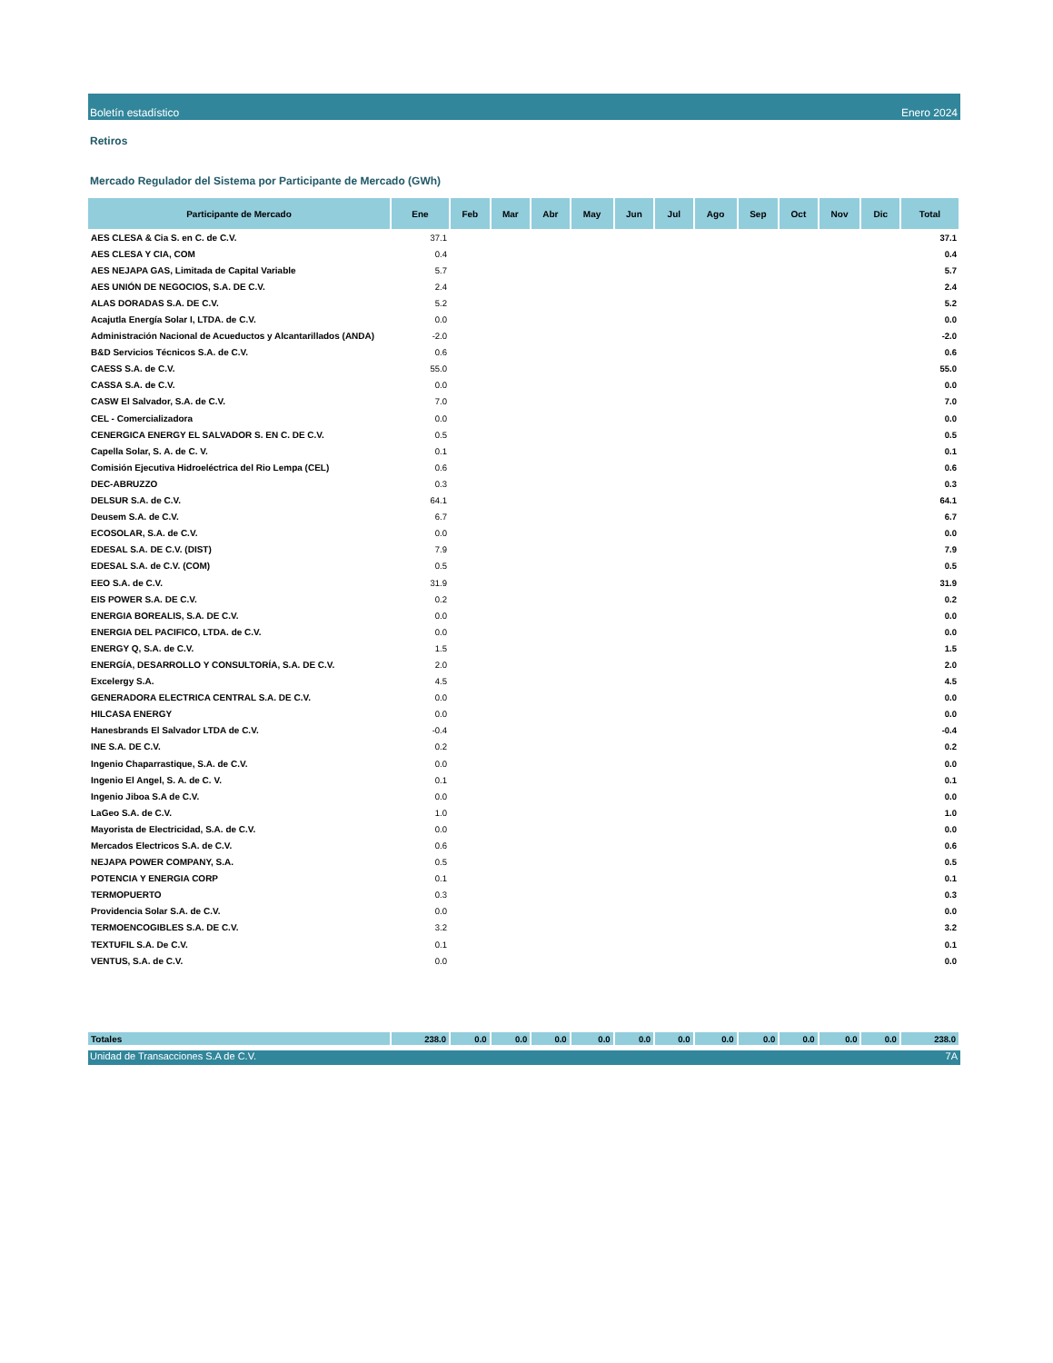Boletín estadístico Enero 2024
Retiros
Mercado Regulador del Sistema por Participante de Mercado (GWh)
| Participante de Mercado | Ene | Feb | Mar | Abr | May | Jun | Jul | Ago | Sep | Oct | Nov | Dic | Total |
| --- | --- | --- | --- | --- | --- | --- | --- | --- | --- | --- | --- | --- | --- |
| AES CLESA & Cia S. en C. de C.V. | 37.1 | | | | | | | | | | | | 37.1 |
| AES CLESA Y CIA, COM | 0.4 | | | | | | | | | | | | 0.4 |
| AES NEJAPA GAS, Limitada de Capital Variable | 5.7 | | | | | | | | | | | | 5.7 |
| AES UNIÓN DE NEGOCIOS, S.A. DE C.V. | 2.4 | | | | | | | | | | | | 2.4 |
| ALAS DORADAS S.A. DE C.V. | 5.2 | | | | | | | | | | | | 5.2 |
| Acajutla Energía Solar I, LTDA. de C.V. | 0.0 | | | | | | | | | | | | 0.0 |
| Administración Nacional de Acueductos y Alcantarillados (ANDA) | -2.0 | | | | | | | | | | | | -2.0 |
| B&D Servicios Técnicos S.A. de C.V. | 0.6 | | | | | | | | | | | | 0.6 |
| CAESS S.A. de C.V. | 55.0 | | | | | | | | | | | | 55.0 |
| CASSA S.A. de C.V. | 0.0 | | | | | | | | | | | | 0.0 |
| CASW El Salvador, S.A. de C.V. | 7.0 | | | | | | | | | | | | 7.0 |
| CEL - Comercializadora | 0.0 | | | | | | | | | | | | 0.0 |
| CENERGICA ENERGY EL SALVADOR S. EN C. DE C.V. | 0.5 | | | | | | | | | | | | 0.5 |
| Capella Solar, S. A. de C. V. | 0.1 | | | | | | | | | | | | 0.1 |
| Comisión Ejecutiva Hidroeléctrica del Rio Lempa (CEL) | 0.6 | | | | | | | | | | | | 0.6 |
| DEC-ABRUZZO | 0.3 | | | | | | | | | | | | 0.3 |
| DELSUR S.A. de C.V. | 64.1 | | | | | | | | | | | | 64.1 |
| Deusem S.A. de C.V. | 6.7 | | | | | | | | | | | | 6.7 |
| ECOSOLAR, S.A. de C.V. | 0.0 | | | | | | | | | | | | 0.0 |
| EDESAL S.A. DE C.V. (DIST) | 7.9 | | | | | | | | | | | | 7.9 |
| EDESAL S.A. de C.V. (COM) | 0.5 | | | | | | | | | | | | 0.5 |
| EEO S.A. de C.V. | 31.9 | | | | | | | | | | | | 31.9 |
| EIS POWER S.A. DE C.V. | 0.2 | | | | | | | | | | | | 0.2 |
| ENERGIA BOREALIS, S.A. DE C.V. | 0.0 | | | | | | | | | | | | 0.0 |
| ENERGIA DEL PACIFICO, LTDA. de C.V. | 0.0 | | | | | | | | | | | | 0.0 |
| ENERGY Q, S.A. de C.V. | 1.5 | | | | | | | | | | | | 1.5 |
| ENERGÍA, DESARROLLO Y CONSULTORÍA, S.A. DE C.V. | 2.0 | | | | | | | | | | | | 2.0 |
| Excelergy S.A. | 4.5 | | | | | | | | | | | | 4.5 |
| GENERADORA ELECTRICA CENTRAL S.A. DE C.V. | 0.0 | | | | | | | | | | | | 0.0 |
| HILCASA ENERGY | 0.0 | | | | | | | | | | | | 0.0 |
| Hanesbrands El Salvador LTDA de C.V. | -0.4 | | | | | | | | | | | | -0.4 |
| INE S.A. DE C.V. | 0.2 | | | | | | | | | | | | 0.2 |
| Ingenio Chaparrastique, S.A. de C.V. | 0.0 | | | | | | | | | | | | 0.0 |
| Ingenio El Angel, S. A. de C. V. | 0.1 | | | | | | | | | | | | 0.1 |
| Ingenio Jiboa S.A de C.V. | 0.0 | | | | | | | | | | | | 0.0 |
| LaGeo S.A. de C.V. | 1.0 | | | | | | | | | | | | 1.0 |
| Mayorista de Electricidad, S.A. de C.V. | 0.0 | | | | | | | | | | | | 0.0 |
| Mercados Electricos S.A. de C.V. | 0.6 | | | | | | | | | | | | 0.6 |
| NEJAPA POWER COMPANY, S.A. | 0.5 | | | | | | | | | | | | 0.5 |
| POTENCIA Y ENERGIA CORP | 0.1 | | | | | | | | | | | | 0.1 |
| TERMOPUERTO | 0.3 | | | | | | | | | | | | 0.3 |
| Providencia Solar S.A. de C.V. | 0.0 | | | | | | | | | | | | 0.0 |
| TERMOENCOGIBLES S.A. DE C.V. | 3.2 | | | | | | | | | | | | 3.2 |
| TEXTUFIL S.A. De C.V. | 0.1 | | | | | | | | | | | | 0.1 |
| VENTUS, S.A. de C.V. | 0.0 | | | | | | | | | | | | 0.0 |
| Totales | 238.0 | 0.0 | 0.0 | 0.0 | 0.0 | 0.0 | 0.0 | 0.0 | 0.0 | 0.0 | 0.0 | 0.0 | 238.0 |
Unidad de Transacciones S.A de C.V. 7A